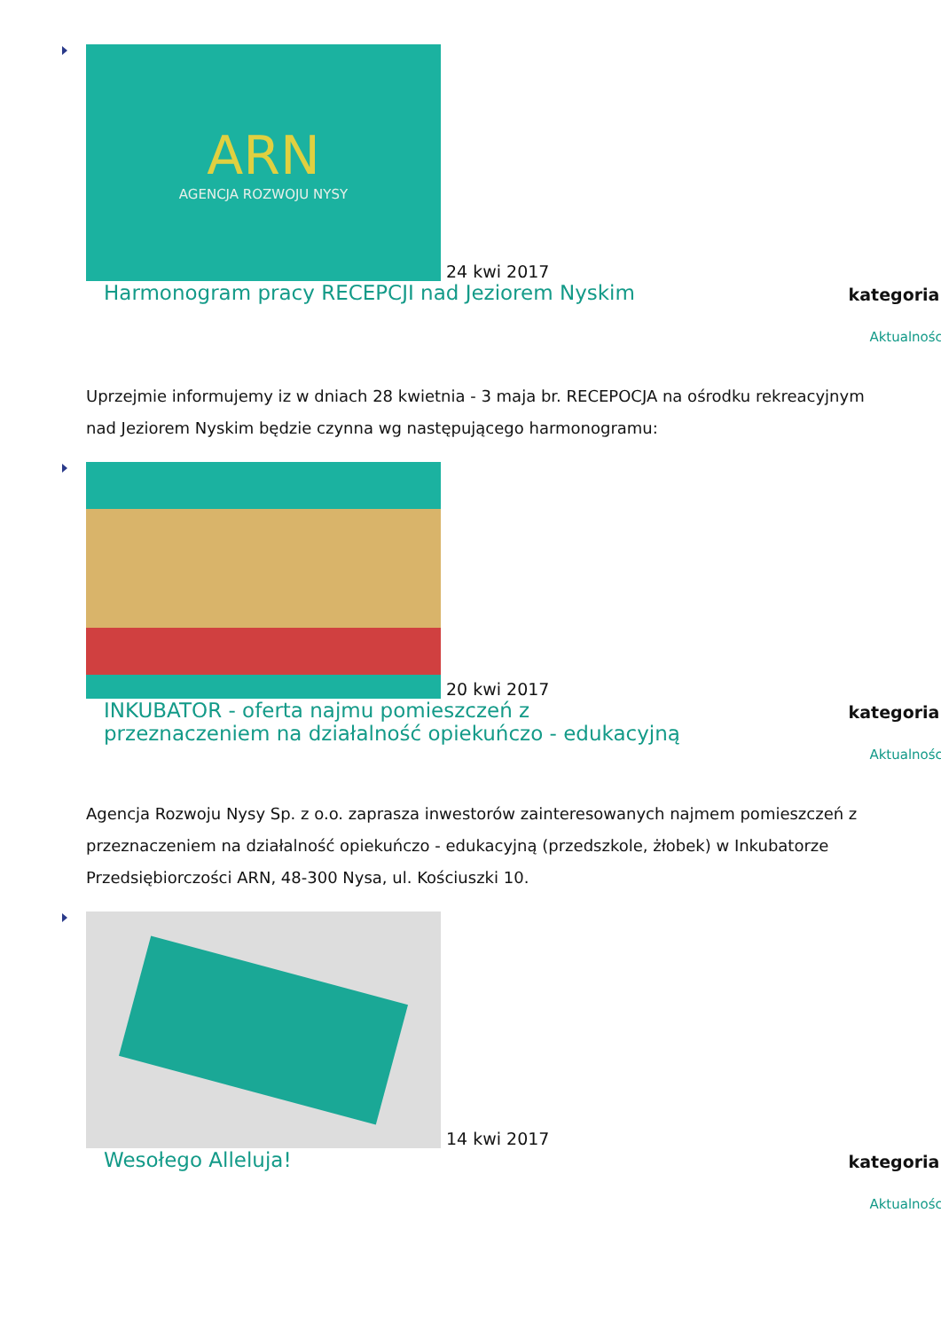ARN
AGENCJA ROZWOJU NYSY
24 kwi 2017
Harmonogram pracy RECEPCJI nad Jeziorem Nyskim
kategoria:
Aktualności
Uprzejmie informujemy iz w dniach 28 kwietnia - 3 maja br. RECEPOCJA na ośrodku rekreacyjnym nad Jeziorem Nyskim będzie czynna wg następującego harmonogramu:
20 kwi 2017
INKUBATOR - oferta najmu pomieszczeń z przeznaczeniem na działalność opiekuńczo - edukacyjną
kategoria:
Aktualności
Agencja Rozwoju Nysy Sp. z o.o. zaprasza inwestorów zainteresowanych najmem pomieszczeń z przeznaczeniem na działalność opiekuńczo - edukacyjną (przedszkole, żłobek) w Inkubatorze Przedsiębiorczości ARN, 48-300 Nysa, ul. Kościuszki 10.
14 kwi 2017
Wesołego Alleluja!
kategoria:
Aktualności